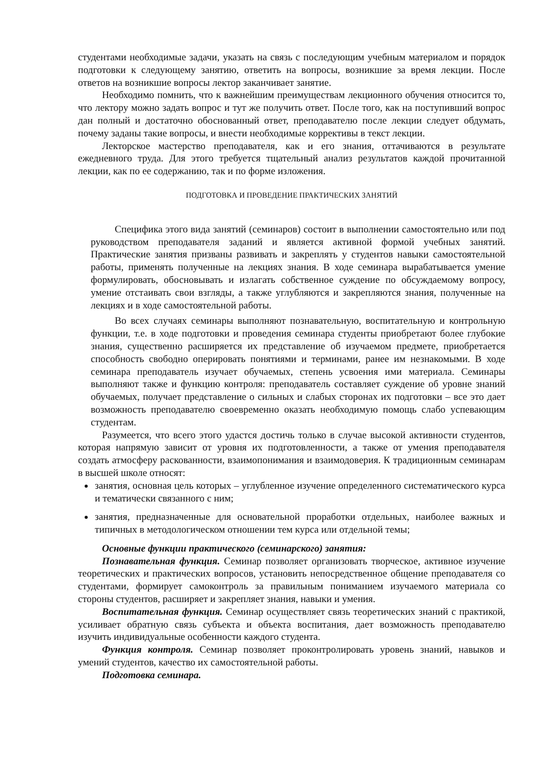студентами необходимые задачи, указать на связь с последующим учебным материалом и порядок подготовки к следующему занятию, ответить на вопросы, возникшие за время лекции. После ответов на возникшие вопросы лектор заканчивает занятие.
Необходимо помнить, что к важнейшим преимуществам лекционного обучения относится то, что лектору можно задать вопрос и тут же получить ответ. После того, как на поступивший вопрос дан полный и достаточно обоснованный ответ, преподавателю после лекции следует обдумать, почему заданы такие вопросы, и внести необходимые коррективы в текст лекции.
Лекторское мастерство преподавателя, как и его знания, оттачиваются в результате ежедневного труда. Для этого требуется тщательный анализ результатов каждой прочитанной лекции, как по ее содержанию, так и по форме изложения.
ПОДГОТОВКА И ПРОВЕДЕНИЕ ПРАКТИЧЕСКИХ ЗАНЯТИЙ
Специфика этого вида занятий (семинаров) состоит в выполнении самостоятельно или под руководством преподавателя заданий и является активной формой учебных занятий. Практические занятия призваны развивать и закреплять у студентов навыки самостоятельной работы, применять полученные на лекциях знания. В ходе семинара вырабатывается умение формулировать, обосновывать и излагать собственное суждение по обсуждаемому вопросу, умение отстаивать свои взгляды, а также углубляются и закрепляются знания, полученные на лекциях и в ходе самостоятельной работы.
Во всех случаях семинары выполняют познавательную, воспитательную и контрольную функции, т.е. в ходе подготовки и проведения семинара студенты приобретают более глубокие знания, существенно расширяется их представление об изучаемом предмете, приобретается способность свободно оперировать понятиями и терминами, ранее им незнакомыми. В ходе семинара преподаватель изучает обучаемых, степень усвоения ими материала. Семинары выполняют также и функцию контроля: преподаватель составляет суждение об уровне знаний обучаемых, получает представление о сильных и слабых сторонах их подготовки – все это дает возможность преподавателю своевременно оказать необходимую помощь слабо успевающим студентам.
Разумеется, что всего этого удастся достичь только в случае высокой активности студентов, которая напрямую зависит от уровня их подготовленности, а также от умения преподавателя создать атмосферу раскованности, взаимопонимания и взаимодоверия. К традиционным семинарам в высшей школе относят:
занятия, основная цель которых – углубленное изучение определенного систематического курса и тематически связанного с ним;
занятия, предназначенные для основательной проработки отдельных, наиболее важных и типичных в методологическом отношении тем курса или отдельной темы;
Основные функции практического (семинарского) занятия:
Познавательная функция. Семинар позволяет организовать творческое, активное изучение теоретических и практических вопросов, установить непосредственное общение преподавателя со студентами, формирует самоконтроль за правильным пониманием изучаемого материала со стороны студентов, расширяет и закрепляет знания, навыки и умения.
Воспитательная функция. Семинар осуществляет связь теоретических знаний с практикой, усиливает обратную связь субъекта и объекта воспитания, дает возможность преподавателю изучить индивидуальные особенности каждого студента.
Функция контроля. Семинар позволяет проконтролировать уровень знаний, навыков и умений студентов, качество их самостоятельной работы.
Подготовка семинара.